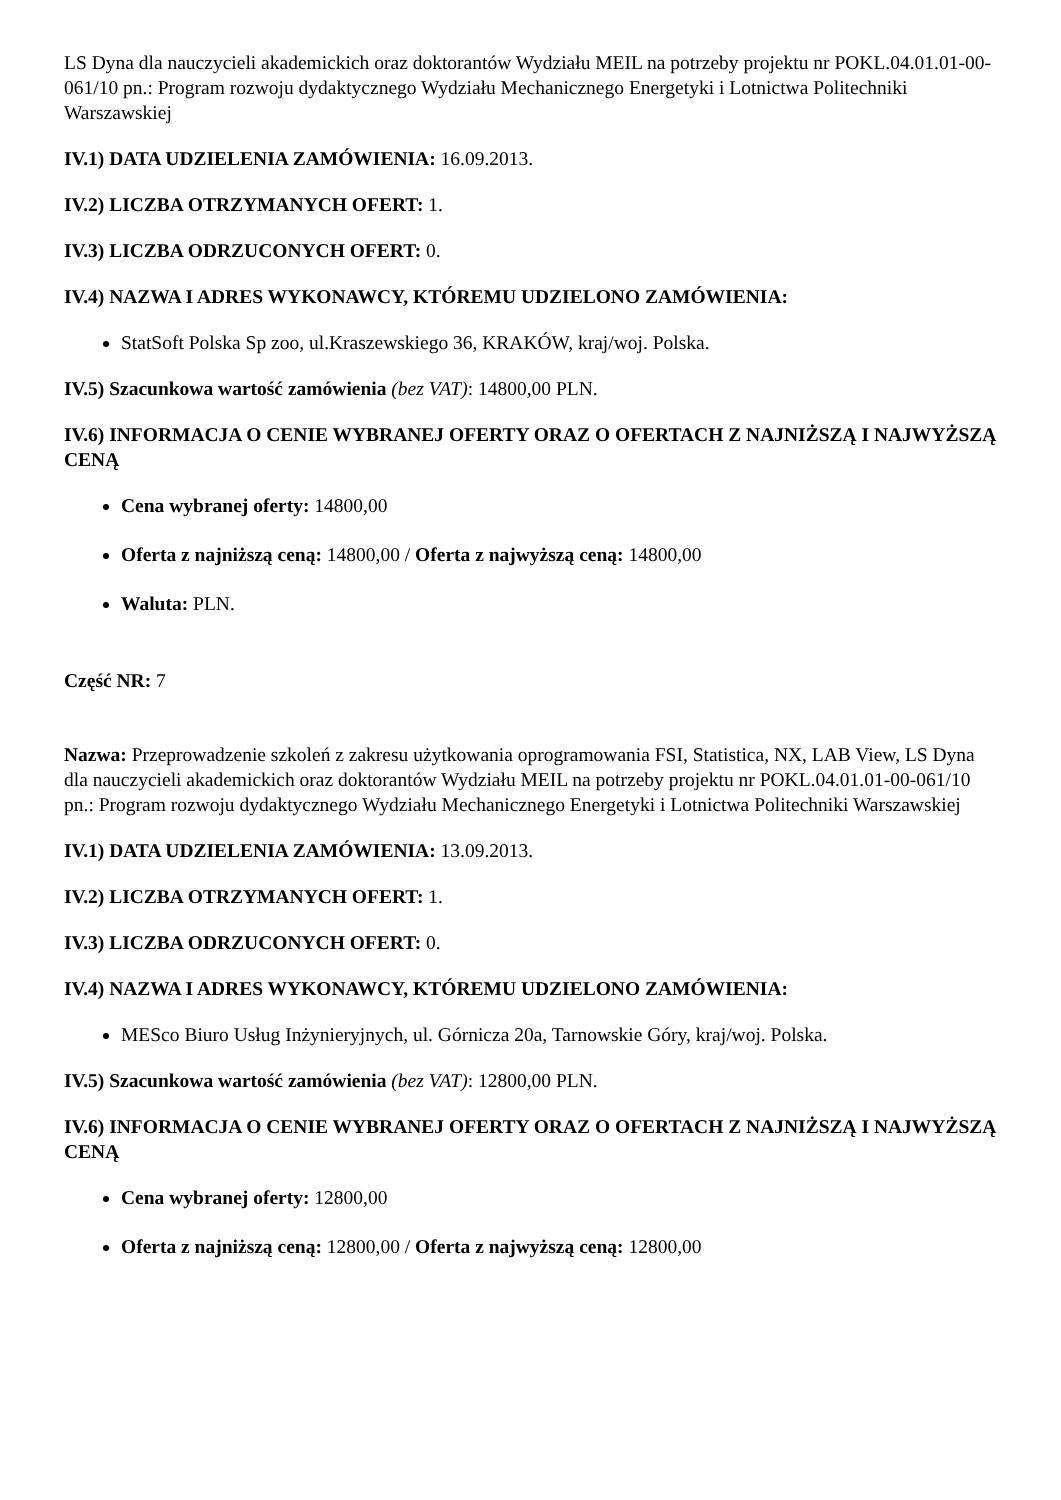LS Dyna dla nauczycieli akademickich oraz doktorantów Wydziału MEIL na potrzeby projektu nr POKL.04.01.01-00-061/10 pn.: Program rozwoju dydaktycznego Wydziału Mechanicznego Energetyki i Lotnictwa Politechniki Warszawskiej
IV.1) DATA UDZIELENIA ZAMÓWIENIA: 16.09.2013.
IV.2) LICZBA OTRZYMANYCH OFERT: 1.
IV.3) LICZBA ODRZUCONYCH OFERT: 0.
IV.4) NAZWA I ADRES WYKONAWCY, KTÓREMU UDZIELONO ZAMÓWIENIA:
StatSoft Polska Sp zoo, ul.Kraszewskiego 36, KRAKÓW, kraj/woj. Polska.
IV.5) Szacunkowa wartość zamówienia (bez VAT): 14800,00 PLN.
IV.6) INFORMACJA O CENIE WYBRANEJ OFERTY ORAZ O OFERTACH Z NAJNIŻSZĄ I NAJWYŻSZĄ CENĄ
Cena wybranej oferty: 14800,00
Oferta z najniższą ceną: 14800,00 / Oferta z najwyższą ceną: 14800,00
Waluta: PLN.
Część NR: 7
Nazwa: Przeprowadzenie szkoleń z zakresu użytkowania oprogramowania FSI, Statistica, NX, LAB View, LS Dyna dla nauczycieli akademickich oraz doktorantów Wydziału MEIL na potrzeby projektu nr POKL.04.01.01-00-061/10 pn.: Program rozwoju dydaktycznego Wydziału Mechanicznego Energetyki i Lotnictwa Politechniki Warszawskiej
IV.1) DATA UDZIELENIA ZAMÓWIENIA: 13.09.2013.
IV.2) LICZBA OTRZYMANYCH OFERT: 1.
IV.3) LICZBA ODRZUCONYCH OFERT: 0.
IV.4) NAZWA I ADRES WYKONAWCY, KTÓREMU UDZIELONO ZAMÓWIENIA:
MESco Biuro Usług Inżynieryjnych, ul. Górnicza 20a, Tarnowskie Góry, kraj/woj. Polska.
IV.5) Szacunkowa wartość zamówienia (bez VAT): 12800,00 PLN.
IV.6) INFORMACJA O CENIE WYBRANEJ OFERTY ORAZ O OFERTACH Z NAJNIŻSZĄ I NAJWYŻSZĄ CENĄ
Cena wybranej oferty: 12800,00
Oferta z najniższą ceną: 12800,00 / Oferta z najwyższą ceną: 12800,00